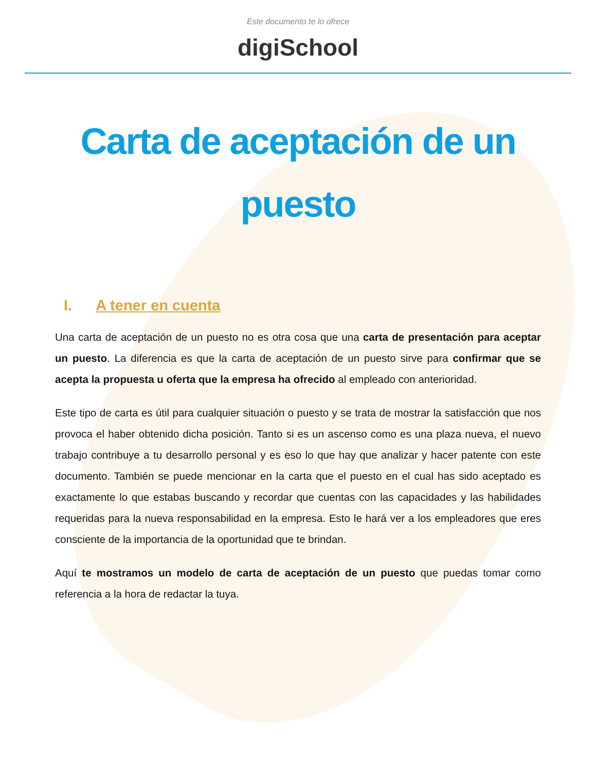Este documento te lo ofrece
digiSchool
Carta de aceptación de un puesto
I. A tener en cuenta
Una carta de aceptación de un puesto no es otra cosa que una carta de presentación para aceptar un puesto. La diferencia es que la carta de aceptación de un puesto sirve para confirmar que se acepta la propuesta u oferta que la empresa ha ofrecido al empleado con anterioridad.
Este tipo de carta es útil para cualquier situación o puesto y se trata de mostrar la satisfacción que nos provoca el haber obtenido dicha posición. Tanto si es un ascenso como es una plaza nueva, el nuevo trabajo contribuye a tu desarrollo personal y es eso lo que hay que analizar y hacer patente con este documento. También se puede mencionar en la carta que el puesto en el cual has sido aceptado es exactamente lo que estabas buscando y recordar que cuentas con las capacidades y las habilidades requeridas para la nueva responsabilidad en la empresa. Esto le hará ver a los empleadores que eres consciente de la importancia de la oportunidad que te brindan.
Aquí te mostramos un modelo de carta de aceptación de un puesto que puedas tomar como referencia a la hora de redactar la tuya.